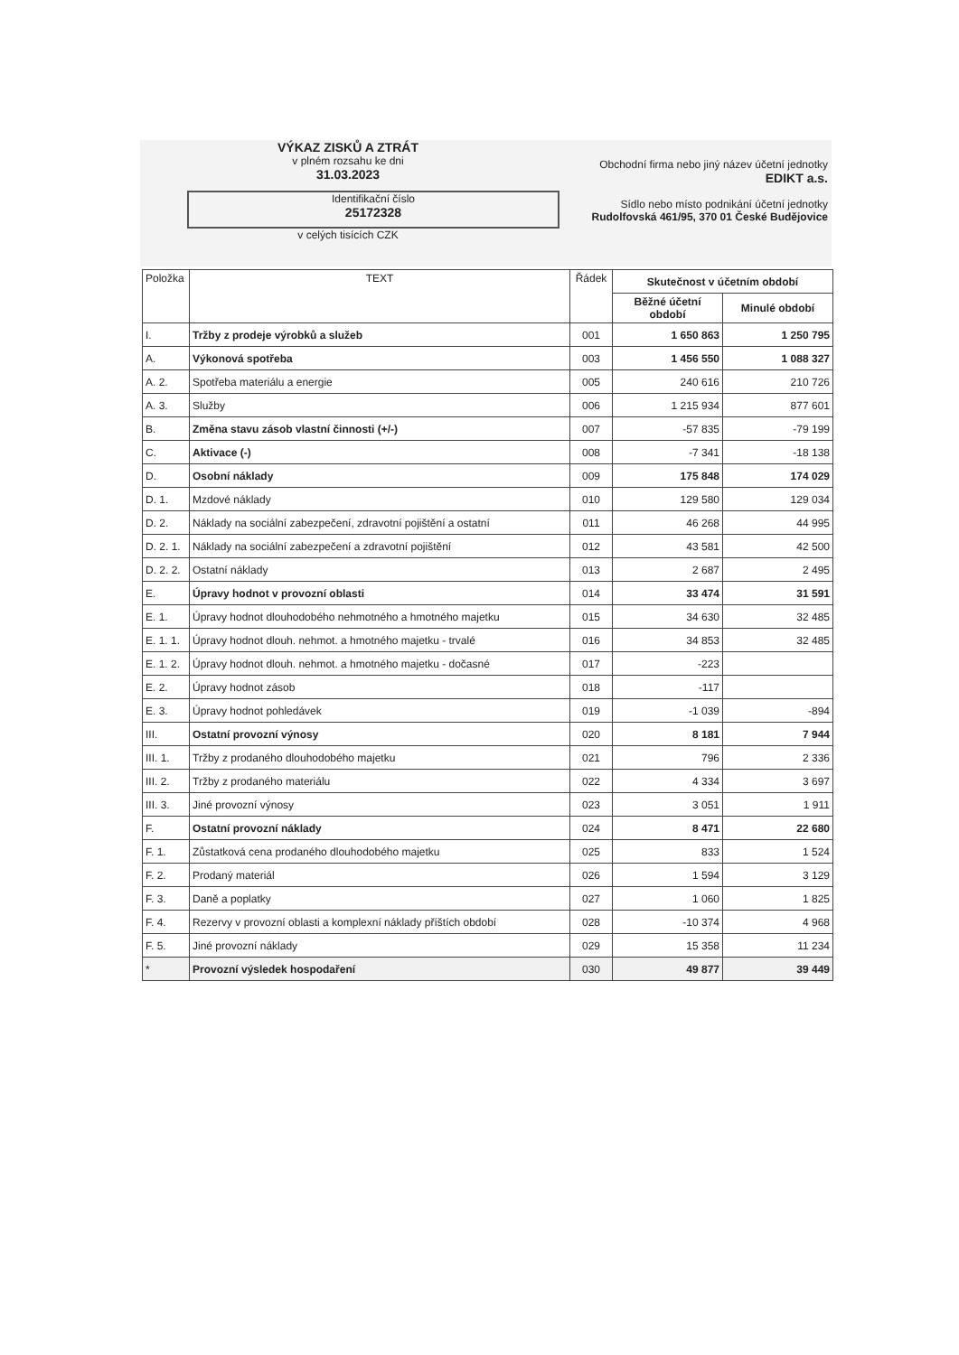VÝKAZ ZISKŮ A ZTRÁT
v plném rozsahu ke dni
31.03.2023
Identifikační číslo
25172328
v celých tisících CZK
Obchodní firma nebo jiný název účetní jednotky
EDIKT a.s.
Sídlo nebo místo podnikání účetní jednotky
Rudolfovská 461/95, 370 01 České Budějovice
| Položka | TEXT | Řádek | Skutečnost v účetním období | |
| --- | --- | --- | --- | --- |
| | | | Běžné účetní období | Minulé období |
| I. | Tržby z prodeje výrobků a služeb | 001 | 1 650 863 | 1 250 795 |
| A. | Výkonová spotřeba | 003 | 1 456 550 | 1 088 327 |
| A. 2. | Spotřeba materiálu a energie | 005 | 240 616 | 210 726 |
| A. 3. | Služby | 006 | 1 215 934 | 877 601 |
| B. | Změna stavu zásob vlastní činnosti (+/-) | 007 | -57 835 | -79 199 |
| C. | Aktivace (-) | 008 | -7 341 | -18 138 |
| D. | Osobní náklady | 009 | 175 848 | 174 029 |
| D. 1. | Mzdové náklady | 010 | 129 580 | 129 034 |
| D. 2. | Náklady na sociální zabezpečení, zdravotní pojištění a ostatní | 011 | 46 268 | 44 995 |
| D. 2. 1. | Náklady na sociální zabezpečení a zdravotní pojištění | 012 | 43 581 | 42 500 |
| D. 2. 2. | Ostatní náklady | 013 | 2 687 | 2 495 |
| E. | Úpravy hodnot v provozní oblasti | 014 | 33 474 | 31 591 |
| E. 1. | Úpravy hodnot dlouhodobého nehmotného a hmotného majetku | 015 | 34 630 | 32 485 |
| E. 1. 1. | Úpravy hodnot dlouh. nehmot. a hmotného majetku - trvalé | 016 | 34 853 | 32 485 |
| E. 1. 2. | Úpravy hodnot dlouh. nehmot. a hmotného majetku - dočasné | 017 | -223 | |
| E. 2. | Úpravy hodnot zásob | 018 | -117 | |
| E. 3. | Úpravy hodnot pohledávek | 019 | -1 039 | -894 |
| III. | Ostatní provozní výnosy | 020 | 8 181 | 7 944 |
| III. 1. | Tržby z prodaného dlouhodobého majetku | 021 | 796 | 2 336 |
| III. 2. | Tržby z prodaného materiálu | 022 | 4 334 | 3 697 |
| III. 3. | Jiné provozní výnosy | 023 | 3 051 | 1 911 |
| F. | Ostatní provozní náklady | 024 | 8 471 | 22 680 |
| F. 1. | Zůstatková cena prodaného dlouhodobého majetku | 025 | 833 | 1 524 |
| F. 2. | Prodaný materiál | 026 | 1 594 | 3 129 |
| F. 3. | Daně a poplatky | 027 | 1 060 | 1 825 |
| F. 4. | Rezervy v provozní oblasti a komplexní náklady příštích období | 028 | -10 374 | 4 968 |
| F. 5. | Jiné provozní náklady | 029 | 15 358 | 11 234 |
| * | Provozní výsledek hospodaření | 030 | 49 877 | 39 449 |